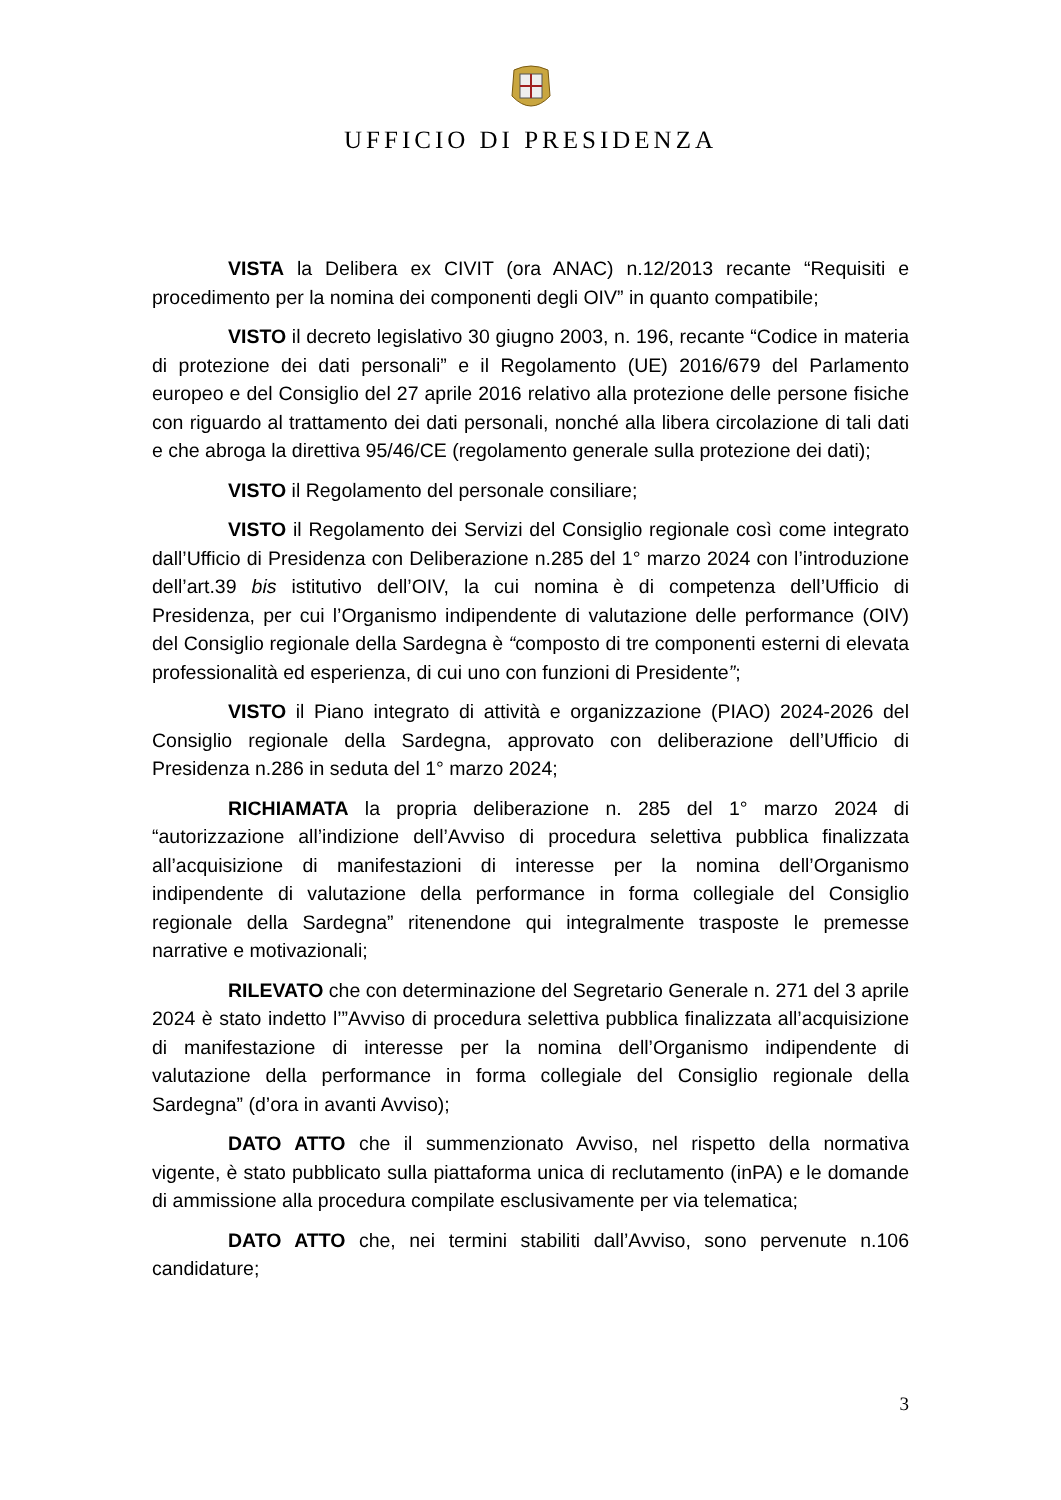UFFICIO DI PRESIDENZA
VISTA la Delibera ex CIVIT (ora ANAC) n.12/2013 recante “Requisiti e procedimento per la nomina dei componenti degli OIV” in quanto compatibile;
VISTO il decreto legislativo 30 giugno 2003, n. 196, recante “Codice in materia di protezione dei dati personali” e il Regolamento (UE) 2016/679 del Parlamento europeo e del Consiglio del 27 aprile 2016 relativo alla protezione delle persone fisiche con riguardo al trattamento dei dati personali, nonché alla libera circolazione di tali dati e che abroga la direttiva 95/46/CE (regolamento generale sulla protezione dei dati);
VISTO il Regolamento del personale consiliare;
VISTO il Regolamento dei Servizi del Consiglio regionale così come integrato dall’Ufficio di Presidenza con Deliberazione n.285 del 1° marzo 2024 con l’introduzione dell’art.39 bis istitutivo dell’OIV, la cui nomina è di competenza dell’Ufficio di Presidenza, per cui l’Organismo indipendente di valutazione delle performance (OIV) del Consiglio regionale della Sardegna è “composto di tre componenti esterni di elevata professionalità ed esperienza, di cui uno con funzioni di Presidente”;
VISTO il Piano integrato di attività e organizzazione (PIAO) 2024-2026 del Consiglio regionale della Sardegna, approvato con deliberazione dell’Ufficio di Presidenza n.286 in seduta del 1° marzo 2024;
RICHIAMATA la propria deliberazione n. 285 del 1° marzo 2024 di “autorizzazione all’indizione dell’Avviso di procedura selettiva pubblica finalizzata all’acquisizione di manifestazioni di interesse per la nomina dell’Organismo indipendente di valutazione della performance in forma collegiale del Consiglio regionale della Sardegna” ritenendone qui integralmente trasposte le premesse narrative e motivazionali;
RILEVATO che con determinazione del Segretario Generale n. 271 del 3 aprile 2024 è stato indetto l’”Avviso di procedura selettiva pubblica finalizzata all’acquisizione di manifestazione di interesse per la nomina dell’Organismo indipendente di valutazione della performance in forma collegiale del Consiglio regionale della Sardegna” (d’ora in avanti Avviso);
DATO ATTO che il summenzionato Avviso, nel rispetto della normativa vigente, è stato pubblicato sulla piattaforma unica di reclutamento (inPA) e le domande di ammissione alla procedura compilate esclusivamente per via telematica;
DATO ATTO che, nei termini stabiliti dall’Avviso, sono pervenute n.106 candidature;
3